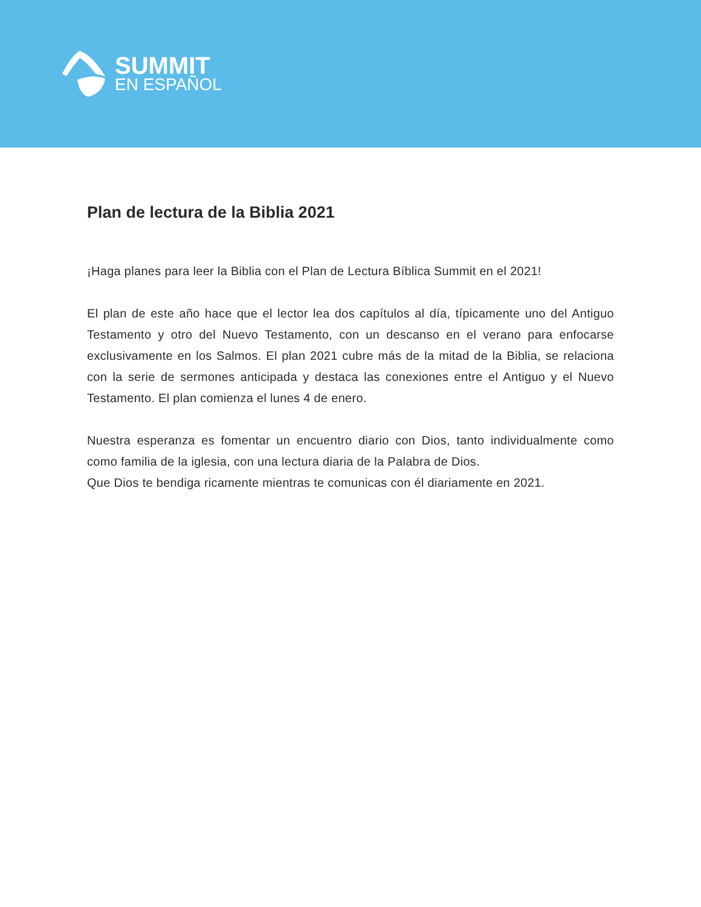SUMMIT
EN ESPAÑOL
Plan de lectura de la Biblia 2021
¡Haga planes para leer la Biblia con el Plan de Lectura Bíblica Summit en el 2021!
El plan de este año hace que el lector lea dos capítulos al día, típicamente uno del Antiguo Testamento y otro del Nuevo Testamento, con un descanso en el verano para enfocarse exclusivamente en los Salmos. El plan 2021 cubre más de la mitad de la Biblia, se relaciona con la serie de sermones anticipada y destaca las conexiones entre el Antiguo y el Nuevo Testamento. El plan comienza el lunes 4 de enero.
Nuestra esperanza es fomentar un encuentro diario con Dios, tanto individualmente como como familia de la iglesia, con una lectura diaria de la Palabra de Dios.
Que Dios te bendiga ricamente mientras te comunicas con él diariamente en 2021.